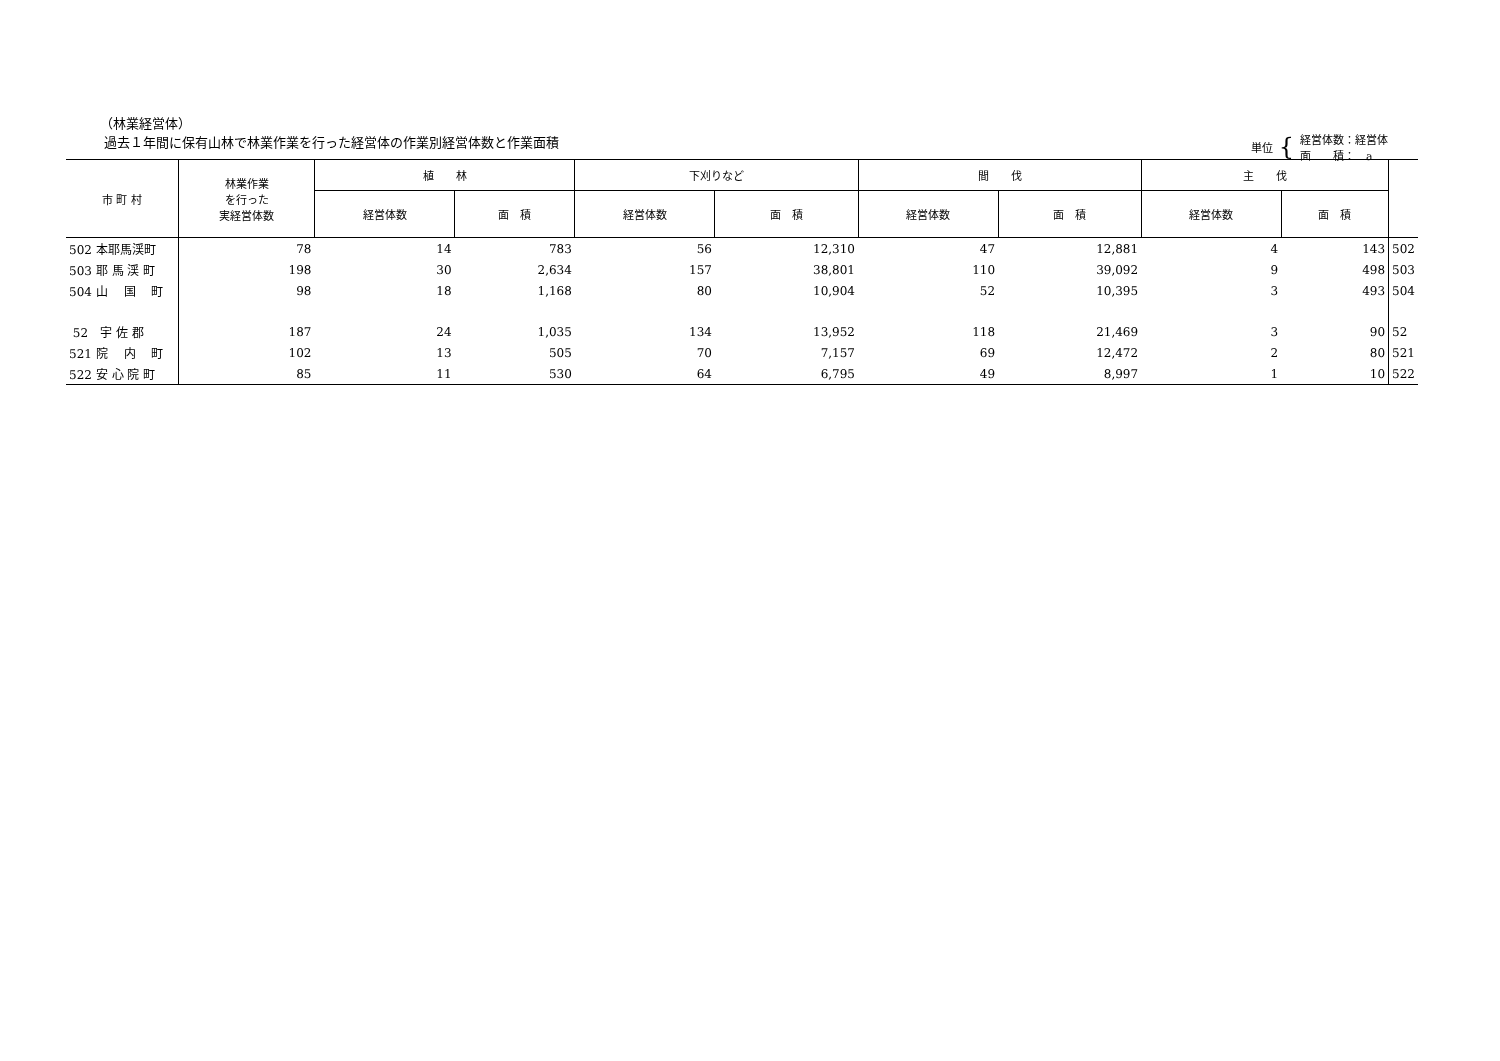（林業経営体）
過去１年間に保有山林で林業作業を行った経営体の作業別経営体数と作業面積
単位 { 経営体数：経営体
面　　積：　a
| 市 町 村 | 林業作業 を行った 実経営体数 | 植 林 | | 下刈りなど | | 間 伐 | | 主 伐 | | |
| --- | --- | --- | --- | --- | --- | --- | --- | --- | --- | --- |
| | | 経営体数 | 面 積 | 経営体数 | 面 積 | 経営体数 | 面 積 | 経営体数 | 面 積 | |
| 502 本耶馬渓町 | 78 | 14 | 783 | 56 | 12,310 | 47 | 12,881 | 4 | 143 | 502 |
| 503 耶 馬 渓 町 | 198 | 30 | 2,634 | 157 | 38,801 | 110 | 39,092 | 9 | 498 | 503 |
| 504 山 国 町 | 98 | 18 | 1,168 | 80 | 10,904 | 52 | 10,395 | 3 | 493 | 504 |
| 52 宇 佐 郡 | 187 | 24 | 1,035 | 134 | 13,952 | 118 | 21,469 | 3 | 90 | 52 |
| 521 院 内 町 | 102 | 13 | 505 | 70 | 7,157 | 69 | 12,472 | 2 | 80 | 521 |
| 522 安 心 院 町 | 85 | 11 | 530 | 64 | 6,795 | 49 | 8,997 | 1 | 10 | 522 |